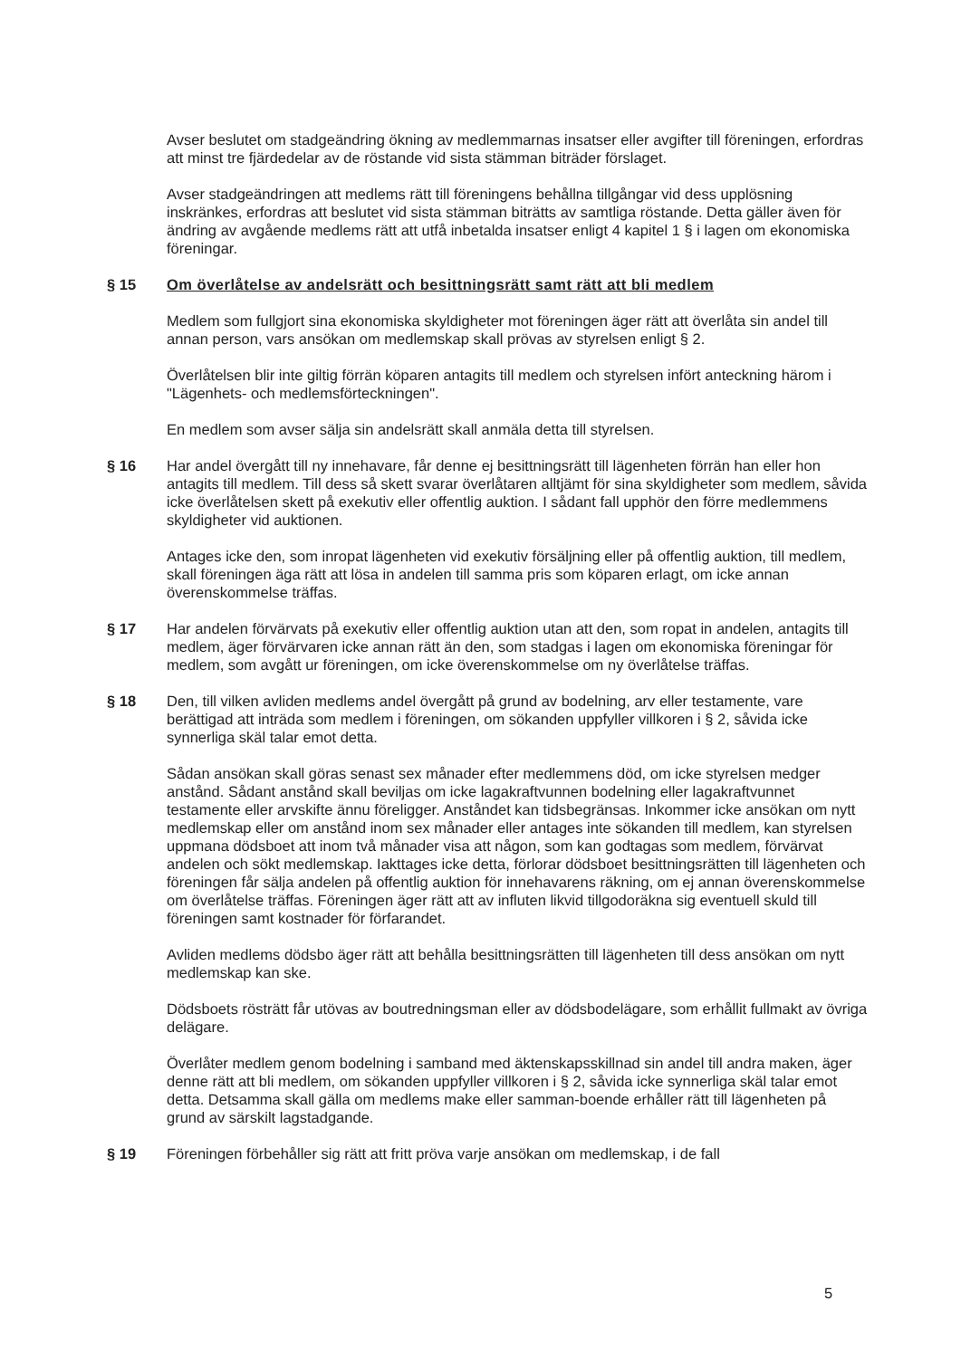Avser beslutet om stadgeändring ökning av medlemmarnas insatser eller avgifter till föreningen, erfordras att minst tre fjärdedelar av de röstande vid sista stämman biträder förslaget.
Avser stadgeändringen att medlems rätt till föreningens behållna tillgångar vid dess upplösning inskränkes, erfordras att beslutet vid sista stämman biträtts av samtliga röstande. Detta gäller även för ändring av avgående medlems rätt att utfå inbetalda insatser enligt 4 kapitel 1 § i lagen om ekonomiska föreningar.
§ 15 Om överlåtelse av andelsrätt och besittningsrätt samt rätt att bli medlem
Medlem som fullgjort sina ekonomiska skyldigheter mot föreningen äger rätt att överlåta sin andel till annan person, vars ansökan om medlemskap skall prövas av styrelsen enligt § 2.
Överlåtelsen blir inte giltig förrän köparen antagits till medlem och styrelsen infört anteckning härom i "Lägenhets- och medlemsförteckningen".
En medlem som avser sälja sin andelsrätt skall anmäla detta till styrelsen.
§ 16 Har andel övergått till ny innehavare, får denne ej besittningsrätt till lägenheten förrän han eller hon antagits till medlem. Till dess så skett svarar överlåtaren alltjämt för sina skyldigheter som medlem, såvida icke överlåtelsen skett på exekutiv eller offentlig auktion. I sådant fall upphör den förre medlemmens skyldigheter vid auktionen.
Antages icke den, som inropat lägenheten vid exekutiv försäljning eller på offentlig auktion, till medlem, skall föreningen äga rätt att lösa in andelen till samma pris som köparen erlagt, om icke annan överenskommelse träffas.
§ 17 Har andelen förvärvats på exekutiv eller offentlig auktion utan att den, som ropat in andelen, antagits till medlem, äger förvärvaren icke annan rätt än den, som stadgas i lagen om ekonomiska föreningar för medlem, som avgått ur föreningen, om icke överenskommelse om ny överlåtelse träffas.
§ 18 Den, till vilken avliden medlems andel övergått på grund av bodelning, arv eller testamente, vare berättigad att inträda som medlem i föreningen, om sökanden uppfyller villkoren i § 2, såvida icke synnerliga skäl talar emot detta.
Sådan ansökan skall göras senast sex månader efter medlemmens död, om icke styrelsen medger anstånd. Sådant anstånd skall beviljas om icke lagakraftvunnen bodelning eller lagakraftvunnet testamente eller arvskifte ännu föreligger. Anståndet kan tidsbegränsas. Inkommer icke ansökan om nytt medlemskap eller om anstånd inom sex månader eller antages inte sökanden till medlem, kan styrelsen uppmana dödsboet att inom två månader visa att någon, som kan godtagas som medlem, förvärvat andelen och sökt medlemskap. Iakttages icke detta, förlorar dödsboet besittningsrätten till lägenheten och föreningen får sälja andelen på offentlig auktion för innehavarens räkning, om ej annan överenskommelse om överlåtelse träffas. Föreningen äger rätt att av influten likvid tillgodoräkna sig eventuell skuld till föreningen samt kostnader för förfarandet.
Avliden medlems dödsbo äger rätt att behålla besittningsrätten till lägenheten till dess ansökan om nytt medlemskap kan ske.
Dödsboets rösträtt får utövas av boutredningsman eller av dödsbodelägare, som erhållit fullmakt av övriga delägare.
Överlåter medlem genom bodelning i samband med äktenskapsskillnad sin andel till andra maken, äger denne rätt att bli medlem, om sökanden uppfyller villkoren i § 2, såvida icke synnerliga skäl talar emot detta. Detsamma skall gälla om medlems make eller samman-boende erhåller rätt till lägenheten på grund av särskilt lagstadgande.
§ 19 Föreningen förbehåller sig rätt att fritt pröva varje ansökan om medlemskap, i de fall
5